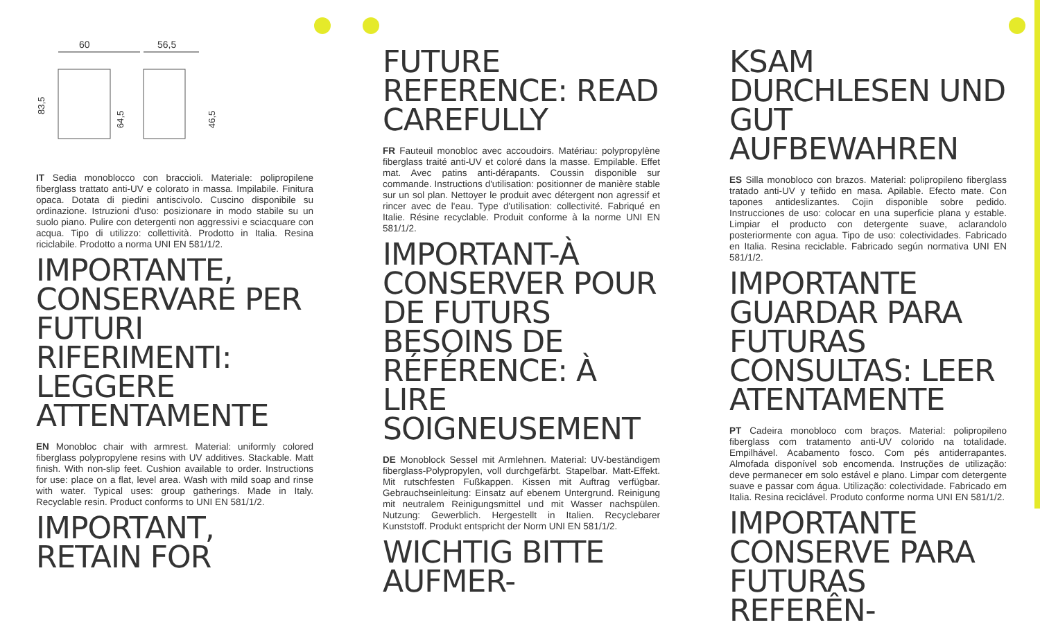60
56,5
83,5
64,5
46,5
IT Sedia monoblocco con braccioli. Materiale: polipropilene fiberglass trattato anti-UV e colorato in massa. Impilabile. Finitura opaca. Dotata di piedini antiscivolo. Cuscino disponibile su ordinazione. Istruzioni d'uso: posizionare in modo stabile su un suolo piano. Pulire con detergenti non aggressivi e sciacquare con acqua. Tipo di utilizzo: collettività. Prodotto in Italia. Resina riciclabile. Prodotto a norma UNI EN 581/1/2.
IMPORTANTE, CONSERVARE PER FUTURI RIFERIMENTI: LEGGERE ATTENTAMENTE
EN Monobloc chair with armrest. Material: uniformly colored fiberglass polypropylene resins with UV additives. Stackable. Matt finish. With non-slip feet. Cushion available to order. Instructions for use: place on a flat, level area. Wash with mild soap and rinse with water. Typical uses: group gatherings. Made in Italy. Recyclable resin. Product conforms to UNI EN 581/1/2.
IMPORTANT, RETAIN FOR
FUTURE REFERENCE: READ CAREFULLY
FR Fauteuil monobloc avec accoudoirs. Matériau: polypropylène fiberglass traité anti-UV et coloré dans la masse. Empilable. Effet mat. Avec patins anti-dérapants. Coussin disponible sur commande. Instructions d'utilisation: positionner de manière stable sur un sol plan. Nettoyer le produit avec détergent non agressif et rincer avec de l'eau. Type d'utilisation: collectivité. Fabriqué en Italie. Résine recyclable. Produit conforme à la norme UNI EN 581/1/2.
IMPORTANT-À CONSERVER POUR DE FUTURS BESOINS DE RÉFÉRENCE: À LIRE SOIGNEUSEMENT
DE Monoblock Sessel mit Armlehnen. Material: UV-beständigem fiberglass-Polypropylen, voll durchgefärbt. Stapelbar. Matt-Effekt. Mit rutschfesten Fußkappen. Kissen mit Auftrag verfügbar. Gebrauchseinleitung: Einsatz auf ebenem Untergrund. Reinigung mit neutralem Reinigungsmittel und mit Wasser nachspülen. Nutzung: Gewerblich. Hergestellt in Italien. Recyclebarer Kunststoff. Produkt entspricht der Norm UNI EN 581/1/2.
WICHTIG BITTE AUFMER-
KSAM DURCHLESEN UND GUT AUFBEWAHREN
ES Silla monobloco con brazos. Material: polipropileno fiberglass tratado anti-UV y teñido en masa. Apilable. Efecto mate. Con tapones antideslizantes. Cojin disponible sobre pedido. Instrucciones de uso: colocar en una superficie plana y estable. Limpiar el producto con detergente suave, aclarandolo posteriormente con agua. Tipo de uso: colectividades. Fabricado en Italia. Resina reciclable. Fabricado según normativa UNI EN 581/1/2.
IMPORTANTE GUARDAR PARA FUTURAS CONSULTAS: LEER ATENTAMENTE
PT Cadeira monobloco com braços. Material: polipropileno fiberglass com tratamento anti-UV colorido na totalidade. Empilhável. Acabamento fosco. Com pés antiderrapantes. Almofada disponível sob encomenda. Instruções de utilização: deve permanecer em solo estável e plano. Limpar com detergente suave e passar com água. Utilização: colectividade. Fabricado em Italia. Resina reciclável. Produto conforme norma UNI EN 581/1/2.
IMPORTANTE CONSERVE PARA FUTURAS REFERÊN-